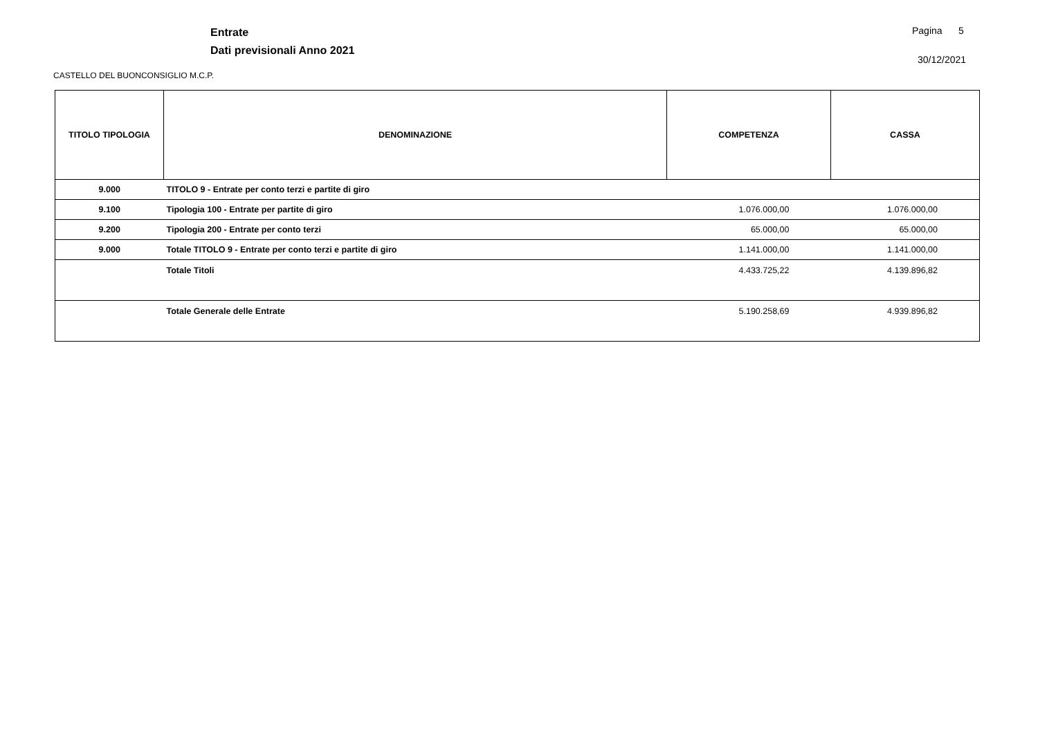Entrate
Dati previsionali Anno 2021
Pagina 5
30/12/2021
CASTELLO DEL BUONCONSIGLIO M.C.P.
| TITOLO TIPOLOGIA | DENOMINAZIONE | COMPETENZA | CASSA |
| --- | --- | --- | --- |
| 9.000 | TITOLO 9 - Entrate per conto terzi e partite di giro | | |
| 9.100 | Tipologia 100 - Entrate per partite di giro | 1.076.000,00 | 1.076.000,00 |
| 9.200 | Tipologia 200 - Entrate per conto terzi | 65.000,00 | 65.000,00 |
| 9.000 | Totale TITOLO 9 - Entrate per conto terzi e partite di giro | 1.141.000,00 | 1.141.000,00 |
| | Totale Titoli | 4.433.725,22 | 4.139.896,82 |
| | Totale Generale delle Entrate | 5.190.258,69 | 4.939.896,82 |